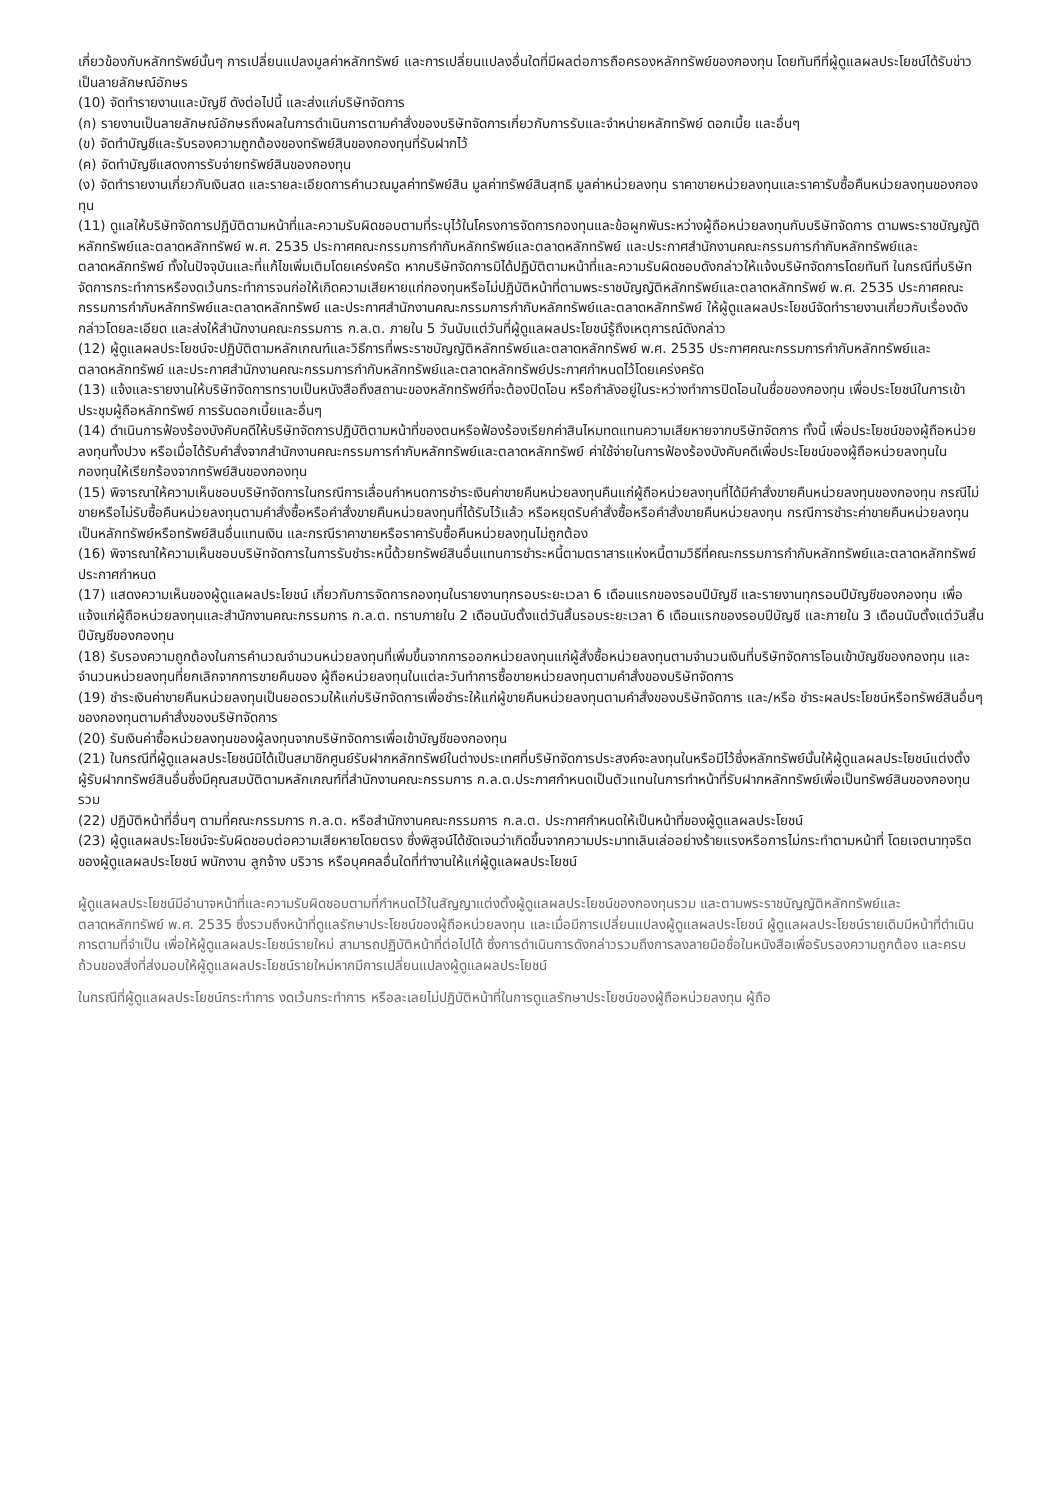เกี่ยวข้องกับหลักทรัพย์นั้นๆ การเปลี่ยนแปลงมูลค่าหลักทรัพย์ และการเปลี่ยนแปลงอื่นใดที่มีผลต่อการถือครองหลักทรัพย์ของกองทุน โดยทันทีที่ผู้ดูแลผลประโยชน์ได้รับข่าวเป็นลายลักษณ์อักษร
(10) จัดทำรายงานและบัญชี ดังต่อไปนี้ และส่งแก่บริษัทจัดการ
(ก) รายงานเป็นลายลักษณ์อักษรถึงผลในการดำเนินการตามคำสั่งของบริษัทจัดการเกี่ยวกับการรับและจำหน่ายหลักทรัพย์ ดอกเบี้ย และอื่นๆ
(ข) จัดทำบัญชีและรับรองความถูกต้องของทรัพย์สินของกองทุนที่รับฝากไว้
(ค) จัดทำบัญชีแสดงการรับจ่ายทรัพย์สินของกองทุน
(ง) จัดทำรายงานเกี่ยวกับเงินสด และรายละเอียดการคำนวณมูลค่าทรัพย์สิน มูลค่าทรัพย์สินสุทธิ มูลค่าหน่วยลงทุน ราคาขายหน่วยลงทุนและราคารับซื้อคืนหน่วยลงทุนของกองทุน
(11) ดูแลให้บริษัทจัดการปฏิบัติตามหน้าที่และความรับผิดชอบตามที่ระบุไว้ในโครงการจัดการกองทุนและข้อผูกพันระหว่างผู้ถือหน่วยลงทุนกับบริษัทจัดการ ตามพระราชบัญญัติหลักทรัพย์และตลาดหลักทรัพย์ พ.ศ. 2535 ประกาศคณะกรรมการกำกับหลักทรัพย์และตลาดหลักทรัพย์ และประกาศสำนักงานคณะกรรมการกำกับหลักทรัพย์และตลาดหลักทรัพย์ ทั้งในปัจจุบันและที่แก้ไขเพิ่มเติมโดยเคร่งครัด หากบริษัทจัดการมิได้ปฏิบัติตามหน้าที่และความรับผิดชอบดังกล่าวให้แจ้งบริษัทจัดการโดยทันที ในกรณีที่บริษัทจัดการกระทำการหรืองดเว้นกระทำการจนก่อให้เกิดความเสียหายแก่กองทุนหรือไม่ปฏิบัติหน้าที่ตามพระราชบัญญัติหลักทรัพย์และตลาดหลักทรัพย์ พ.ศ. 2535 ประกาศคณะกรรมการกำกับหลักทรัพย์และตลาดหลักทรัพย์ และประกาศสำนักงานคณะกรรมการกำกับหลักทรัพย์และตลาดหลักทรัพย์ ให้ผู้ดูแลผลประโยชน์จัดทำรายงานเกี่ยวกับเรื่องดังกล่าวโดยละเอียด และส่งให้สำนักงานคณะกรรมการ ก.ล.ต. ภายใน 5 วันนับแต่วันที่ผู้ดูแลผลประโยชน์รู้ถึงเหตุการณ์ดังกล่าว
(12) ผู้ดูแลผลประโยชน์จะปฏิบัติตามหลักเกณฑ์และวิธีการที่พระราชบัญญัติหลักทรัพย์และตลาดหลักทรัพย์ พ.ศ. 2535 ประกาศคณะกรรมการกำกับหลักทรัพย์และตลาดหลักทรัพย์ และประกาศสำนักงานคณะกรรมการกำกับหลักทรัพย์และตลาดหลักทรัพย์ประกาศกำหนดไว้โดยเคร่งครัด
(13) แจ้งและรายงานให้บริษัทจัดการทราบเป็นหนังสือถึงสถานะของหลักทรัพย์ที่จะต้องปิดโอน หรือกำลังอยู่ในระหว่างทำการปิดโอนในชื่อของกองทุน เพื่อประโยชน์ในการเข้าประชุมผู้ถือหลักทรัพย์ การรับดอกเบี้ยและอื่นๆ
(14) ดำเนินการฟ้องร้องบังคับคดีให้บริษัทจัดการปฏิบัติตามหน้าที่ของตนหรือฟ้องร้องเรียกค่าสินไหมทดแทนความเสียหายจากบริษัทจัดการ ทั้งนี้ เพื่อประโยชน์ของผู้ถือหน่วยลงทุนทั้งปวง หรือเมื่อได้รับคำสั่งจากสำนักงานคณะกรรมการกำกับหลักทรัพย์และตลาดหลักทรัพย์ ค่าใช้จ่ายในการฟ้องร้องบังคับคดีเพื่อประโยชน์ของผู้ถือหน่วยลงทุนในกองทุนให้เรียกร้องจากทรัพย์สินของกองทุน
(15) พิจารณาให้ความเห็นชอบบริษัทจัดการในกรณีการเลื่อนกำหนดการชำระเงินค่าขายคืนหน่วยลงทุนคืนแก่ผู้ถือหน่วยลงทุนที่ได้มีคำสั่งขายคืนหน่วยลงทุนของกองทุน กรณีไม่ขายหรือไม่รับซื้อคืนหน่วยลงทุนตามคำสั่งซื้อหรือคำสั่งขายคืนหน่วยลงทุนที่ได้รับไว้แล้ว หรือหยุดรับคำสั่งซื้อหรือคำสั่งขายคืนหน่วยลงทุน กรณีการชำระค่าขายคืนหน่วยลงทุนเป็นหลักทรัพย์หรือทรัพย์สินอื่นแทนเงิน และกรณีราคาขายหรือราคารับซื้อคืนหน่วยลงทุนไม่ถูกต้อง
(16) พิจารณาให้ความเห็นชอบบริษัทจัดการในการรับชำระหนี้ด้วยทรัพย์สินอื่นแทนการชำระหนี้ตามตราสารแห่งหนี้ตามวิธีที่คณะกรรมการกำกับหลักทรัพย์และตลาดหลักทรัพย์ประกาศกำหนด
(17) แสดงความเห็นของผู้ดูแลผลประโยชน์ เกี่ยวกับการจัดการกองทุนในรายงานทุกรอบระยะเวลา 6 เดือนแรกของรอบปีบัญชี และรายงานทุกรอบปีบัญชีของกองทุน เพื่อแจ้งแก่ผู้ถือหน่วยลงทุนและสำนักงานคณะกรรมการ ก.ล.ต. ทราบภายใน 2 เดือนนับตั้งแต่วันสิ้นรอบระยะเวลา 6 เดือนแรกของรอบปีบัญชี และภายใน 3 เดือนนับตั้งแต่วันสิ้นปีบัญชีของกองทุน
(18) รับรองความถูกต้องในการคำนวณจำนวนหน่วยลงทุนที่เพิ่มขึ้นจากการออกหน่วยลงทุนแก่ผู้สั่งซื้อหน่วยลงทุนตามจำนวนเงินที่บริษัทจัดการโอนเข้าบัญชีของกองทุน และจำนวนหน่วยลงทุนที่ยกเลิกจากการขายคืนของ ผู้ถือหน่วยลงทุนในแต่ละวันทำการซื้อขายหน่วยลงทุนตามคำสั่งของบริษัทจัดการ
(19) ชำระเงินค่าขายคืนหน่วยลงทุนเป็นยอดรวมให้แก่บริษัทจัดการเพื่อชำระให้แก่ผู้ขายคืนหน่วยลงทุนตามคำสั่งของบริษัทจัดการ และ/หรือ ชำระผลประโยชน์หรือทรัพย์สินอื่นๆ ของกองทุนตามคำสั่งของบริษัทจัดการ
(20) รับเงินค่าซื้อหน่วยลงทุนของผู้ลงทุนจากบริษัทจัดการเพื่อเข้าบัญชีของกองทุน
(21) ในกรณีที่ผู้ดูแลผลประโยชน์มิได้เป็นสมาชิกศูนย์รับฝากหลักทรัพย์ในต่างประเทศที่บริษัทจัดการประสงค์จะลงทุนในหรือมีไว้ซึ่งหลักทรัพย์นั้นให้ผู้ดูแลผลประโยชน์แต่งตั้งผู้รับฝากทรัพย์สินอื่นซึ่งมีคุณสมบัติตามหลักเกณฑ์ที่สำนักงานคณะกรรมการ ก.ล.ต.ประกาศกำหนดเป็นตัวแทนในการทำหน้าที่รับฝากหลักทรัพย์เพื่อเป็นทรัพย์สินของกองทุนรวม
(22) ปฏิบัติหน้าที่อื่นๆ ตามที่คณะกรรมการ ก.ล.ต. หรือสำนักงานคณะกรรมการ ก.ล.ต. ประกาศกำหนดให้เป็นหน้าที่ของผู้ดูแลผลประโยชน์
(23) ผู้ดูแลผลประโยชน์จะรับผิดชอบต่อความเสียหายโดยตรง ซึ่งพิสูจน์ได้ชัดเจนว่าเกิดขึ้นจากความประมาทเลินเล่ออย่างร้ายแรงหรือการไม่กระทำตามหน้าที่ โดยเจตนาทุจริตของผู้ดูแลผลประโยชน์ พนักงาน ลูกจ้าง บริวาร หรือบุคคลอื่นใดที่ทำงานให้แก่ผู้ดูแลผลประโยชน์
ผู้ดูแลผลประโยชน์มีอำนาจหน้าที่และความรับผิดชอบตามที่กำหนดไว้ในสัญญาแต่งตั้งผู้ดูแลผลประโยชน์ของกองทุนรวม และตามพระราชบัญญัติหลักทรัพย์และตลาดหลักทรัพย์ พ.ศ. 2535 ซึ่งรวมถึงหน้าที่ดูแลรักษาประโยชน์ของผู้ถือหน่วยลงทุน และเมื่อมีการเปลี่ยนแปลงผู้ดูแลผลประโยชน์ ผู้ดูแลผลประโยชน์รายเดิมมีหน้าที่ดำเนินการตามที่จำเป็น เพื่อให้ผู้ดูแลผลประโยชน์รายใหม่ สามารถปฏิบัติหน้าที่ต่อไปได้ ซึ่งการดำเนินการดังกล่าวรวมถึงการลงลายมือชื่อในหนังสือเพื่อรับรองความถูกต้อง และครบถ้วนของสิ่งที่ส่งมอบให้ผู้ดูแลผลประโยชน์รายใหม่หากมีการเปลี่ยนแปลงผู้ดูแลผลประโยชน์
ในกรณีที่ผู้ดูแลผลประโยชน์กระทำการ งดเว้นกระทำการ หรือละเลยไม่ปฏิบัติหน้าที่ในการดูแลรักษาประโยชน์ของผู้ถือหน่วยลงทุน ผู้ถือ